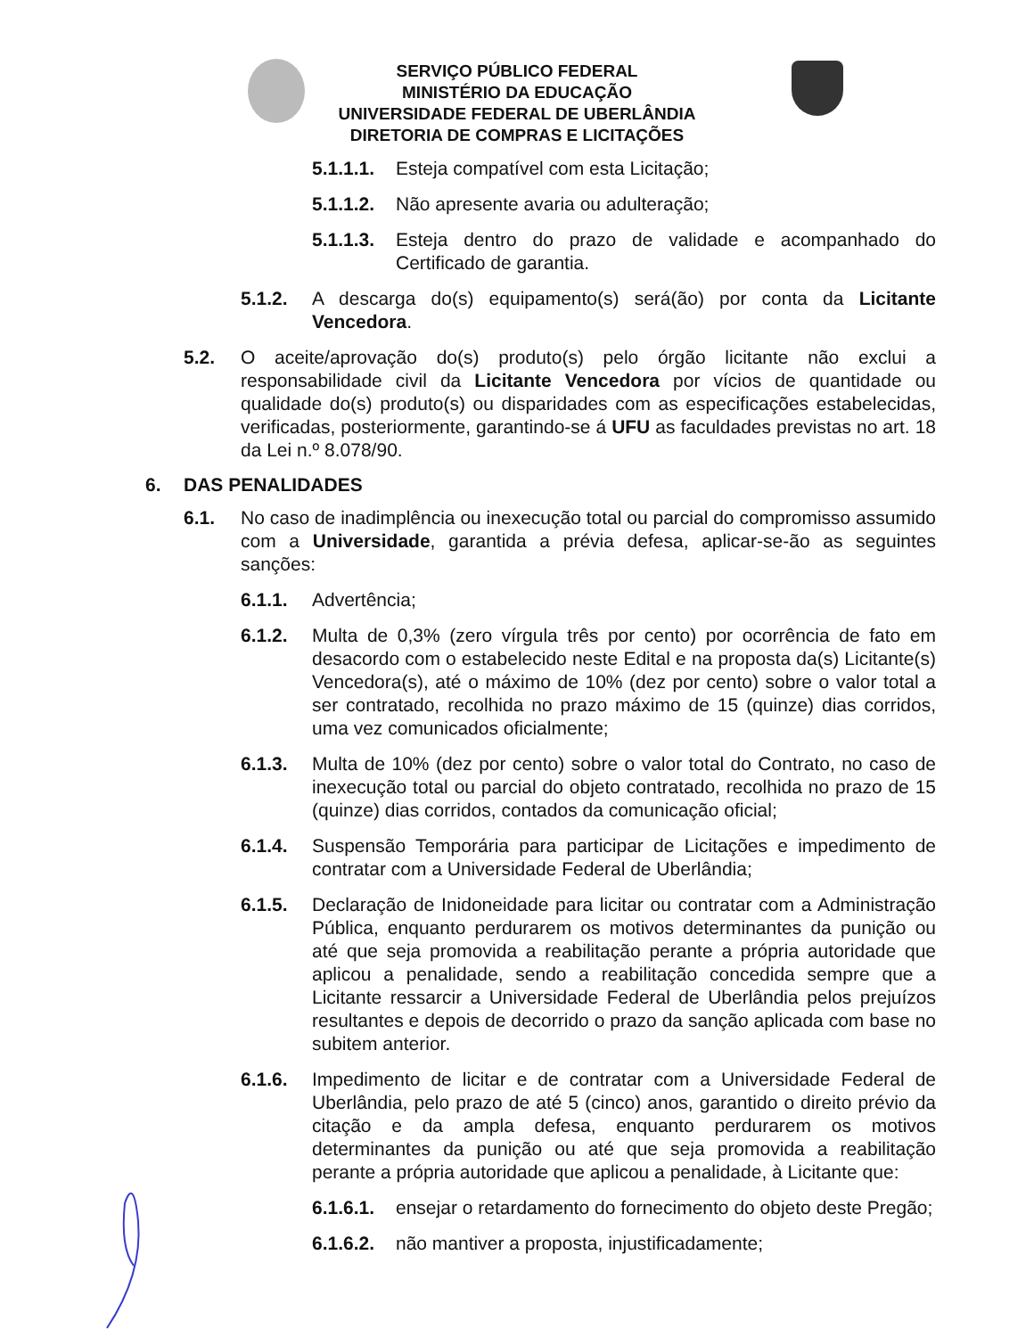SERVIÇO PÚBLICO FEDERAL
MINISTÉRIO DA EDUCAÇÃO
UNIVERSIDADE FEDERAL DE UBERLÂNDIA
DIRETORIA DE COMPRAS E LICITAÇÕES
5.1.1.1. Esteja compatível com esta Licitação;
5.1.1.2. Não apresente avaria ou adulteração;
5.1.1.3. Esteja dentro do prazo de validade e acompanhado do Certificado de garantia.
5.1.2. A descarga do(s) equipamento(s) será(ão) por conta da Licitante Vencedora.
5.2. O aceite/aprovação do(s) produto(s) pelo órgão licitante não exclui a responsabilidade civil da Licitante Vencedora por vícios de quantidade ou qualidade do(s) produto(s) ou disparidades com as especificações estabelecidas, verificadas, posteriormente, garantindo-se á UFU as faculdades previstas no art. 18 da Lei n.º 8.078/90.
6. DAS PENALIDADES
6.1. No caso de inadimplência ou inexecução total ou parcial do compromisso assumido com a Universidade, garantida a prévia defesa, aplicar-se-ão as seguintes sanções:
6.1.1. Advertência;
6.1.2. Multa de 0,3% (zero vírgula três por cento) por ocorrência de fato em desacordo com o estabelecido neste Edital e na proposta da(s) Licitante(s) Vencedora(s), até o máximo de 10% (dez por cento) sobre o valor total a ser contratado, recolhida no prazo máximo de 15 (quinze) dias corridos, uma vez comunicados oficialmente;
6.1.3. Multa de 10% (dez por cento) sobre o valor total do Contrato, no caso de inexecução total ou parcial do objeto contratado, recolhida no prazo de 15 (quinze) dias corridos, contados da comunicação oficial;
6.1.4. Suspensão Temporária para participar de Licitações e impedimento de contratar com a Universidade Federal de Uberlândia;
6.1.5. Declaração de Inidoneidade para licitar ou contratar com a Administração Pública, enquanto perdurarem os motivos determinantes da punição ou até que seja promovida a reabilitação perante a própria autoridade que aplicou a penalidade, sendo a reabilitação concedida sempre que a Licitante ressarcir a Universidade Federal de Uberlândia pelos prejuízos resultantes e depois de decorrido o prazo da sanção aplicada com base no subitem anterior.
6.1.6. Impedimento de licitar e de contratar com a Universidade Federal de Uberlândia, pelo prazo de até 5 (cinco) anos, garantido o direito prévio da citação e da ampla defesa, enquanto perdurarem os motivos determinantes da punição ou até que seja promovida a reabilitação perante a própria autoridade que aplicou a penalidade, à Licitante que:
6.1.6.1. ensejar o retardamento do fornecimento do objeto deste Pregão;
6.1.6.2. não mantiver a proposta, injustificadamente;